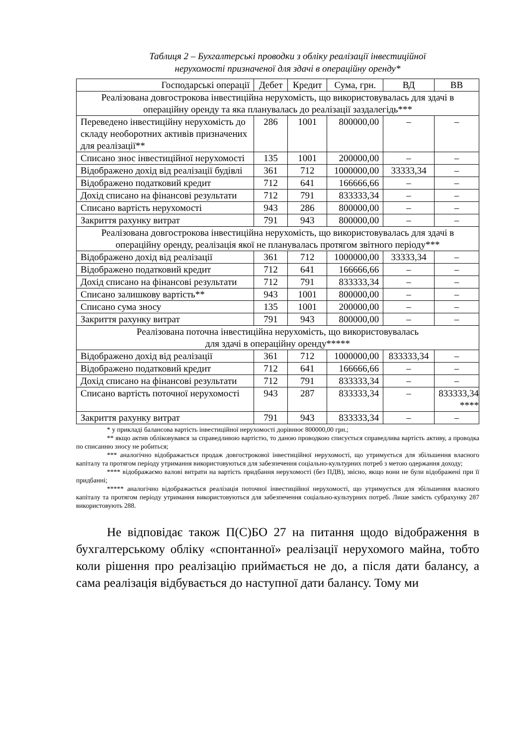Таблиця 2 – Бухгалтерські проводки з обліку реалізації інвестиційної
нерухомості призначеної для здачі в операційну оренду*
| Господарські операції | Дебет | Кредит | Сума, грн. | ВД | ВВ |
| --- | --- | --- | --- | --- | --- |
| Реалізована довгострокова інвестиційна нерухомість, що використовувалась для здачі в операційну оренду та яка планувалась до реалізації заздалегідь*** | | | | | |
| Переведено інвестиційну нерухомість до складу необоротних активів призначених для реалізації** | 286 | 1001 | 800000,00 | – | – |
| Списано знос інвестиційної нерухомості | 135 | 1001 | 200000,00 | – | – |
| Відображено дохід від реалізації будівлі | 361 | 712 | 1000000,00 | 33333,34 | – |
| Відображено податковий кредит | 712 | 641 | 166666,66 | – | – |
| Дохід списано на фінансові результати | 712 | 791 | 833333,34 | – | – |
| Списано вартість нерухомості | 943 | 286 | 800000,00 | – | – |
| Закриття рахунку витрат | 791 | 943 | 800000,00 | – | – |
| Реалізована довгострокова інвестиційна нерухомість, що використовувалась для здачі в операційну оренду, реалізація якої не планувалась протягом звітного періоду*** | | | | | |
| Відображено дохід від реалізації | 361 | 712 | 1000000,00 | 33333,34 | – |
| Відображено податковий кредит | 712 | 641 | 166666,66 | – | – |
| Дохід списано на фінансові результати | 712 | 791 | 833333,34 | – | – |
| Списано залишкову вартість** | 943 | 1001 | 800000,00 | – | – |
| Списано сума зносу | 135 | 1001 | 200000,00 | – | – |
| Закриття рахунку витрат | 791 | 943 | 800000,00 | – | – |
| Реалізована поточна інвестиційна нерухомість, що використовувалась для здачі в операційну оренду***** | | | | | |
| Відображено дохід від реалізації | 361 | 712 | 1000000,00 | 833333,34 | – |
| Відображено податковий кредит | 712 | 641 | 166666,66 | – | – |
| Дохід списано на фінансові результати | 712 | 791 | 833333,34 | – | – |
| Списано вартість поточної нерухомості | 943 | 287 | 833333,34 | – | 833333,34 **** |
| Закриття рахунку витрат | 791 | 943 | 833333,34 | – | – |
* у прикладі балансова вартість інвестиційної нерухомості дорівнює 800000,00 грн.;
** якщо актив обліковувався за справедливою вартістю, то даною проводкою списується справедлива вартість активу, а проводка по списанню зносу не робиться;
*** аналогічно відображається продаж довгострокової інвестиційної нерухомості, що утримується для збільшення власного капіталу та протягом періоду утримання використовуються для забезпечення соціально-культурних потреб з метою одержання доходу;
**** відображаємо валові витрати на вартість придбання нерухомості (без ПДВ), звісно, якщо вони не були відображені при її придбанні;
***** аналогічно відображається реалізація поточної інвестиційної нерухомості, що утримується для збільшення власного капіталу та протягом періоду утримання використовуються для забезпечення соціально-культурних потреб. Лише замість субрахунку 287 використовують 288.
Не відповідає також П(С)БО 27 на питання щодо відображення в бухгалтерському обліку «спонтанної» реалізації нерухомого майна, тобто коли рішення про реалізацію приймається не до, а після дати балансу, а сама реалізація відбувається до наступної дати балансу. Тому ми